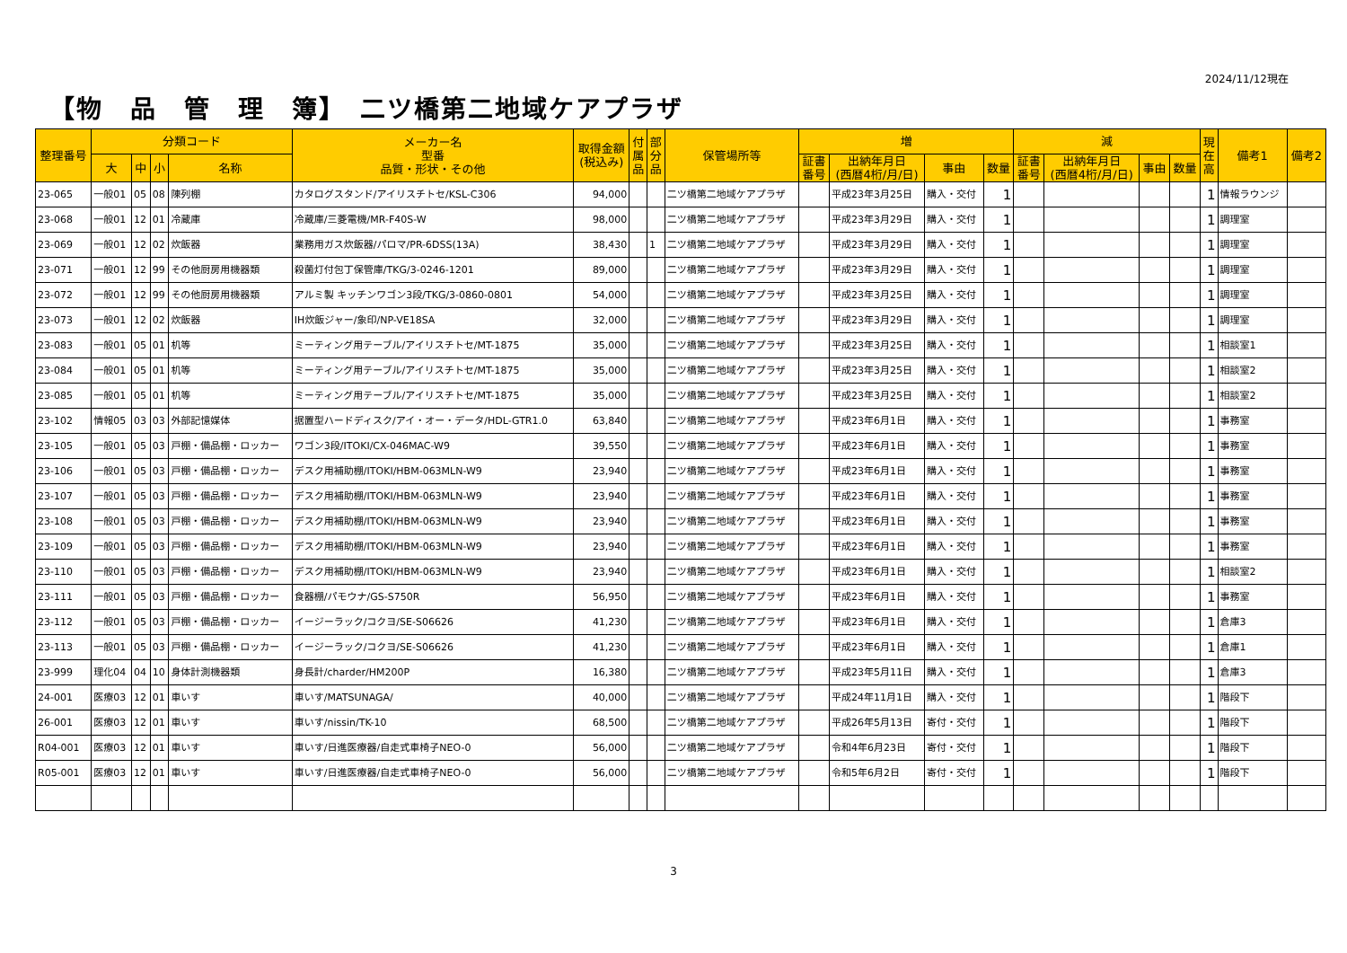2024/11/12現在
【物　品　管　理　簿】　二ツ橋第二地域ケアプラザ
| 整理番号 | 分類コード | | | | メーカー名 型番 品質・形状・その他 | 取得金額 (税込み) | 付 属 品 | 部 分 品 | 保管場所等 | 増 | | | | 減 | | | | 現 在 高 | 備考1 | 備考2 |
| --- | --- | --- | --- | --- | --- | --- | --- | --- | --- | --- | --- | --- | --- | --- | --- | --- | --- | --- | --- | --- |
| | 大 | 中 | 小 | 名称 | | | | | | 証書 番号 | 出納年月日 (西暦4桁/月/日) | 事由 | 数量 | 証書 番号 | 出納年月日 (西暦4桁/月/日) | 事由 | 数量 | | | |
| 23-065 | 一般01 | 05 | 08 | 陳列棚 | カタログスタンド/アイリスチトセ/KSL-C306 | 94,000 | | | 二ツ橋第二地域ケアプラザ | | 平成23年3月25日 | 購入・交付 | 1 | | | | | 1 | 情報ラウンジ | |
| 23-068 | 一般01 | 12 | 01 | 冷蔵庫 | 冷蔵庫/三菱電機/MR-F40S-W | 98,000 | | | 二ツ橋第二地域ケアプラザ | | 平成23年3月29日 | 購入・交付 | 1 | | | | | 1 | 調理室 | |
| 23-069 | 一般01 | 12 | 02 | 炊飯器 | 業務用ガス炊飯器/パロマ/PR-6DSS(13A) | 38,430 | | 1 | 二ツ橋第二地域ケアプラザ | | 平成23年3月29日 | 購入・交付 | 1 | | | | | 1 | 調理室 | |
| 23-071 | 一般01 | 12 | 99 | その他厨房用機器類 | 殺菌灯付包丁保管庫/TKG/3-0246-1201 | 89,000 | | | 二ツ橋第二地域ケアプラザ | | 平成23年3月29日 | 購入・交付 | 1 | | | | | 1 | 調理室 | |
| 23-072 | 一般01 | 12 | 99 | その他厨房用機器類 | アルミ製 キッチンワゴン3段/TKG/3-0860-0801 | 54,000 | | | 二ツ橋第二地域ケアプラザ | | 平成23年3月25日 | 購入・交付 | 1 | | | | | 1 | 調理室 | |
| 23-073 | 一般01 | 12 | 02 | 炊飯器 | IH炊飯ジャー/象印/NP-VE18SA | 32,000 | | | 二ツ橋第二地域ケアプラザ | | 平成23年3月29日 | 購入・交付 | 1 | | | | | 1 | 調理室 | |
| 23-083 | 一般01 | 05 | 01 | 机等 | ミーティング用テーブル/アイリスチトセ/MT-1875 | 35,000 | | | 二ツ橋第二地域ケアプラザ | | 平成23年3月25日 | 購入・交付 | 1 | | | | | 1 | 相談室1 | |
| 23-084 | 一般01 | 05 | 01 | 机等 | ミーティング用テーブル/アイリスチトセ/MT-1875 | 35,000 | | | 二ツ橋第二地域ケアプラザ | | 平成23年3月25日 | 購入・交付 | 1 | | | | | 1 | 相談室2 | |
| 23-085 | 一般01 | 05 | 01 | 机等 | ミーティング用テーブル/アイリスチトセ/MT-1875 | 35,000 | | | 二ツ橋第二地域ケアプラザ | | 平成23年3月25日 | 購入・交付 | 1 | | | | | 1 | 相談室2 | |
| 23-102 | 情報05 | 03 | 03 | 外部記憶媒体 | 据置型ハードディスク/アイ・オー・データ/HDL-GTR1.0 | 63,840 | | | 二ツ橋第二地域ケアプラザ | | 平成23年6月1日 | 購入・交付 | 1 | | | | | 1 | 事務室 | |
| 23-105 | 一般01 | 05 | 03 | 戸棚・備品棚・ロッカー | ワゴン3段/ITOKI/CX-046MAC-W9 | 39,550 | | | 二ツ橋第二地域ケアプラザ | | 平成23年6月1日 | 購入・交付 | 1 | | | | | 1 | 事務室 | |
| 23-106 | 一般01 | 05 | 03 | 戸棚・備品棚・ロッカー | デスク用補助棚/ITOKI/HBM-063MLN-W9 | 23,940 | | | 二ツ橋第二地域ケアプラザ | | 平成23年6月1日 | 購入・交付 | 1 | | | | | 1 | 事務室 | |
| 23-107 | 一般01 | 05 | 03 | 戸棚・備品棚・ロッカー | デスク用補助棚/ITOKI/HBM-063MLN-W9 | 23,940 | | | 二ツ橋第二地域ケアプラザ | | 平成23年6月1日 | 購入・交付 | 1 | | | | | 1 | 事務室 | |
| 23-108 | 一般01 | 05 | 03 | 戸棚・備品棚・ロッカー | デスク用補助棚/ITOKI/HBM-063MLN-W9 | 23,940 | | | 二ツ橋第二地域ケアプラザ | | 平成23年6月1日 | 購入・交付 | 1 | | | | | 1 | 事務室 | |
| 23-109 | 一般01 | 05 | 03 | 戸棚・備品棚・ロッカー | デスク用補助棚/ITOKI/HBM-063MLN-W9 | 23,940 | | | 二ツ橋第二地域ケアプラザ | | 平成23年6月1日 | 購入・交付 | 1 | | | | | 1 | 事務室 | |
| 23-110 | 一般01 | 05 | 03 | 戸棚・備品棚・ロッカー | デスク用補助棚/ITOKI/HBM-063MLN-W9 | 23,940 | | | 二ツ橋第二地域ケアプラザ | | 平成23年6月1日 | 購入・交付 | 1 | | | | | 1 | 相談室2 | |
| 23-111 | 一般01 | 05 | 03 | 戸棚・備品棚・ロッカー | 食器棚/パモウナ/GS-S750R | 56,950 | | | 二ツ橋第二地域ケアプラザ | | 平成23年6月1日 | 購入・交付 | 1 | | | | | 1 | 事務室 | |
| 23-112 | 一般01 | 05 | 03 | 戸棚・備品棚・ロッカー | イージーラック/コクヨ/SE-S06626 | 41,230 | | | 二ツ橋第二地域ケアプラザ | | 平成23年6月1日 | 購入・交付 | 1 | | | | | 1 | 倉庫3 | |
| 23-113 | 一般01 | 05 | 03 | 戸棚・備品棚・ロッカー | イージーラック/コクヨ/SE-S06626 | 41,230 | | | 二ツ橋第二地域ケアプラザ | | 平成23年6月1日 | 購入・交付 | 1 | | | | | 1 | 倉庫1 | |
| 23-999 | 理化04 | 04 | 10 | 身体計測機器類 | 身長計/charder/HM200P | 16,380 | | | 二ツ橋第二地域ケアプラザ | | 平成23年5月11日 | 購入・交付 | 1 | | | | | 1 | 倉庫3 | |
| 24-001 | 医療03 | 12 | 01 | 車いす | 車いす/MATSUNAGA/ | 40,000 | | | 二ツ橋第二地域ケアプラザ | | 平成24年11月1日 | 購入・交付 | 1 | | | | | 1 | 階段下 | |
| 26-001 | 医療03 | 12 | 01 | 車いす | 車いす/nissin/TK-10 | 68,500 | | | 二ツ橋第二地域ケアプラザ | | 平成26年5月13日 | 寄付・交付 | 1 | | | | | 1 | 階段下 | |
| R04-001 | 医療03 | 12 | 01 | 車いす | 車いす/日進医療器/自走式車椅子NEO-0 | 56,000 | | | 二ツ橋第二地域ケアプラザ | | 令和4年6月23日 | 寄付・交付 | 1 | | | | | 1 | 階段下 | |
| R05-001 | 医療03 | 12 | 01 | 車いす | 車いす/日進医療器/自走式車椅子NEO-0 | 56,000 | | | 二ツ橋第二地域ケアプラザ | | 令和5年6月2日 | 寄付・交付 | 1 | | | | | 1 | 階段下 | |
3